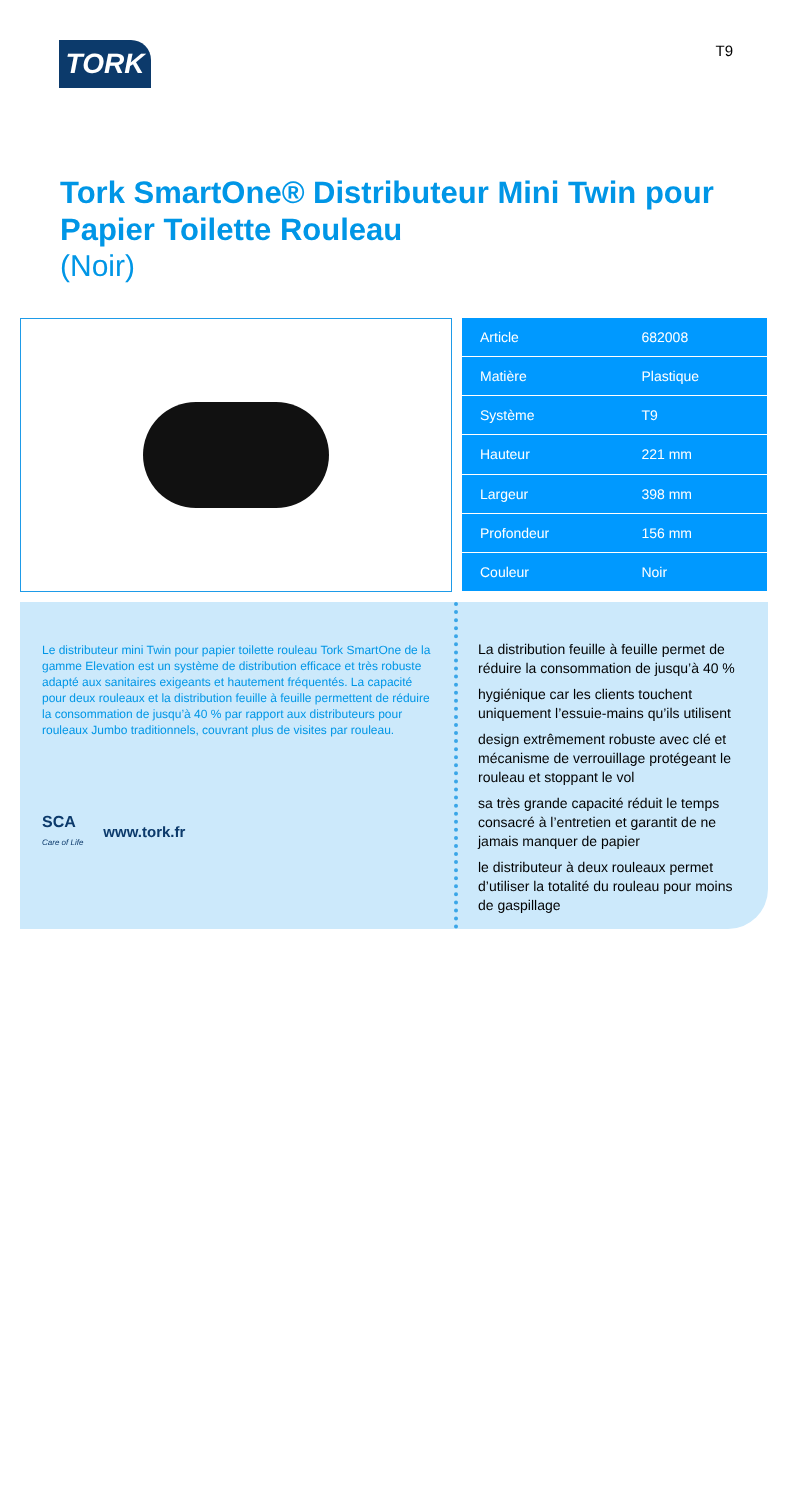TORK
T9
Tork SmartOne® Distributeur Mini Twin pour Papier Toilette Rouleau
(Noir)
| Article | 682008 |
| Matière | Plastique |
| Système | T9 |
| Hauteur | 221 mm |
| Largeur | 398 mm |
| Profondeur | 156 mm |
| Couleur | Noir |
Le distributeur mini Twin pour papier toilette rouleau Tork SmartOne de la gamme Elevation est un système de distribution efficace et très robuste adapté aux sanitaires exigeants et hautement fréquentés. La capacité pour deux rouleaux et la distribution feuille à feuille permettent de réduire la consommation de jusqu’à 40 % par rapport aux distributeurs pour rouleaux Jumbo traditionnels, couvrant plus de visites par rouleau.
SCA
Care of Life
www.tork.fr
La distribution feuille à feuille permet de réduire la consommation de jusqu’à 40 %
hygiénique car les clients touchent uniquement l’essuie-mains qu’ils utilisent
design extrêmement robuste avec clé et mécanisme de verrouillage protégeant le rouleau et stoppant le vol
sa très grande capacité réduit le temps consacré à l’entretien et garantit de ne jamais manquer de papier
le distributeur à deux rouleaux permet d’utiliser la totalité du rouleau pour moins de gaspillage